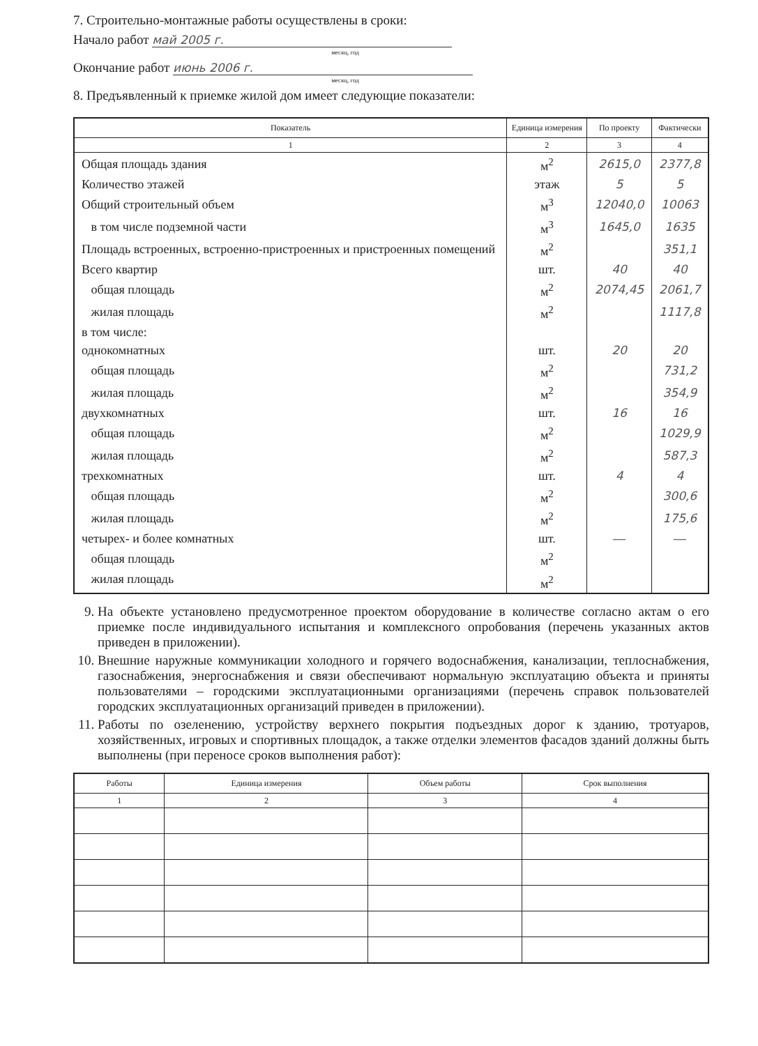7. Строительно-монтажные работы осуществлены в сроки:
Начало работ май 2005 г.
месяц, год
Окончание работ июнь 2006 г.
месяц, год
8. Предъявленный к приемке жилой дом имеет следующие показатели:
| Показатель | Единица измерения | По проекту | Фактически |
| --- | --- | --- | --- |
| 1 | 2 | 3 | 4 |
| Общая площадь здания | м<sup>2</sup> | 2615,0 | 2377,8 |
| Количество этажей | этаж | 5 | 5 |
| Общий строительный объем | м<sup>3</sup> | 12040,0 | 10063 |
| в том числе подземной части | м<sup>3</sup> | 1645,0 | 1635 |
| Площадь встроенных, встроенно-пристроенных и пристроенных помещений | м<sup>2</sup> | | 351,1 |
| Всего квартир | шт. | 40 | 40 |
| общая площадь | м<sup>2</sup> | 2074,45 | 2061,7 |
| жилая площадь | м<sup>2</sup> | | 1117,8 |
| в том числе: | | | |
| однокомнатных | шт. | 20 | 20 |
| общая площадь | м<sup>2</sup> | | 731,2 |
| жилая площадь | м<sup>2</sup> | | 354,9 |
| двухкомнатных | шт. | 16 | 16 |
| общая площадь | м<sup>2</sup> | | 1029,9 |
| жилая площадь | м<sup>2</sup> | | 587,3 |
| трехкомнатных | шт. | 4 | 4 |
| общая площадь | м<sup>2</sup> | | 300,6 |
| жилая площадь | м<sup>2</sup> | | 175,6 |
| четырех- и более комнатных | шт. | — | — |
| общая площадь | м<sup>2</sup> | | |
| жилая площадь | м<sup>2</sup> | | |
9. На объекте установлено предусмотренное проектом оборудование в количестве согласно актам о его приемке после индивидуального испытания и комплексного опробования (перечень указанных актов приведен в приложении).
10. Внешние наружные коммуникации холодного и горячего водоснабжения, канализации, теплоснабжения, газоснабжения, энергоснабжения и связи обеспечивают нормальную эксплуатацию объекта и приняты пользователями – городскими эксплуатационными организациями (перечень справок пользователей городских эксплуатационных организаций приведен в приложении).
11. Работы по озеленению, устройству верхнего покрытия подъездных дорог к зданию, тротуаров, хозяйственных, игровых и спортивных площадок, а также отделки элементов фасадов зданий должны быть выполнены (при переносе сроков выполнения работ):
| Работы | Единица измерения | Объем работы | Срок выполнения |
| --- | --- | --- | --- |
| 1 | 2 | 3 | 4 |